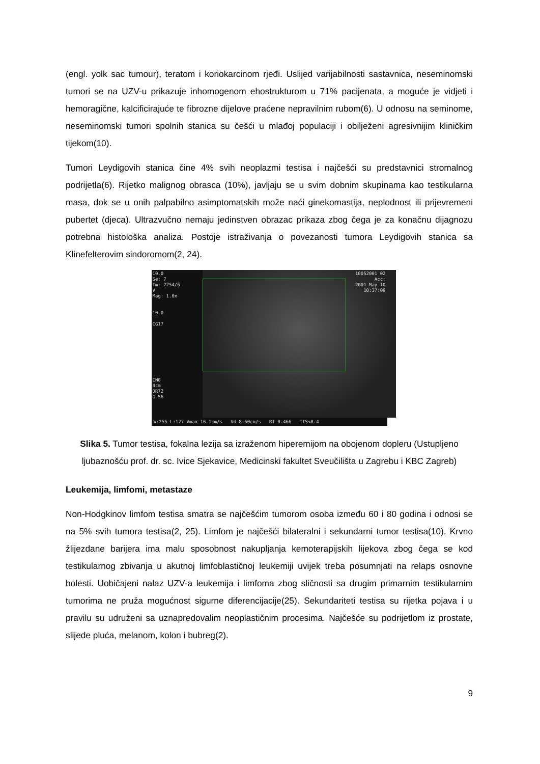(engl. yolk sac tumour), teratom i koriokarcinom rjeđi. Uslijed varijabilnosti sastavnica, neseminomski tumori se na UZV-u prikazuje inhomogenom ehostrukturom u 71% pacijenata, a moguće je vidjeti i hemoragične, kalcificirajuće te fibrozne dijelove praćene nepravilnim rubom(6). U odnosu na seminome, neseminomski tumori spolnih stanica su češći u mlađoj populaciji i obilježeni agresivnijim kliničkim tijekom(10).
Tumori Leydigovih stanica čine 4% svih neoplazmi testisa i najčešći su predstavnici stromalnog podrijetla(6). Rijetko malignog obrasca (10%), javljaju se u svim dobnim skupinama kao testikularna masa, dok se u onih palpabilno asimptomatskih može naći ginekomastija, neplodnost ili prijevremeni pubertet (djeca). Ultrazvučno nemaju jedinstven obrazac prikaza zbog čega je za konačnu dijagnozu potrebna histološka analiza. Postoje istraživanja o povezanosti tumora Leydigovih stanica sa Klinefelterovim sindoromom(2, 24).
10.0
Se: 7
Im: 2254/6
V
Mag: 1.0x
10.0
CG17
CN0
4cm
DR72
G 56
10052001 02
Acc:
2001 May 10
10:37:09
W:255 L:127 Vmax 16.1cm/s Vd 8.60cm/s RI 0.466 TIS<0.4
Slika 5. Tumor testisa, fokalna lezija sa izraženom hiperemijom na obojenom dopleru (Ustupljeno ljubaznošću prof. dr. sc. Ivice Sjekavice, Medicinski fakultet Sveučilišta u Zagrebu i KBC Zagreb)
Leukemija, limfomi, metastaze
Non-Hodgkinov limfom testisa smatra se najčešćim tumorom osoba između 60 i 80 godina i odnosi se na 5% svih tumora testisa(2, 25). Limfom je najčešći bilateralni i sekundarni tumor testisa(10). Krvno žlijezdane barijera ima malu sposobnost nakupljanja kemoterapijskih lijekova zbog čega se kod testikularnog zbivanja u akutnoj limfoblastičnoj leukemiji uvijek treba posumnjati na relaps osnovne bolesti. Uobičajeni nalaz UZV-a leukemija i limfoma zbog sličnosti sa drugim primarnim testikularnim tumorima ne pruža mogućnost sigurne diferencijacije(25). Sekundariteti testisa su rijetka pojava i u pravilu su udruženi sa uznapredovalim neoplastičnim procesima. Najčešće su podrijetlom iz prostate, slijede pluća, melanom, kolon i bubreg(2).
9